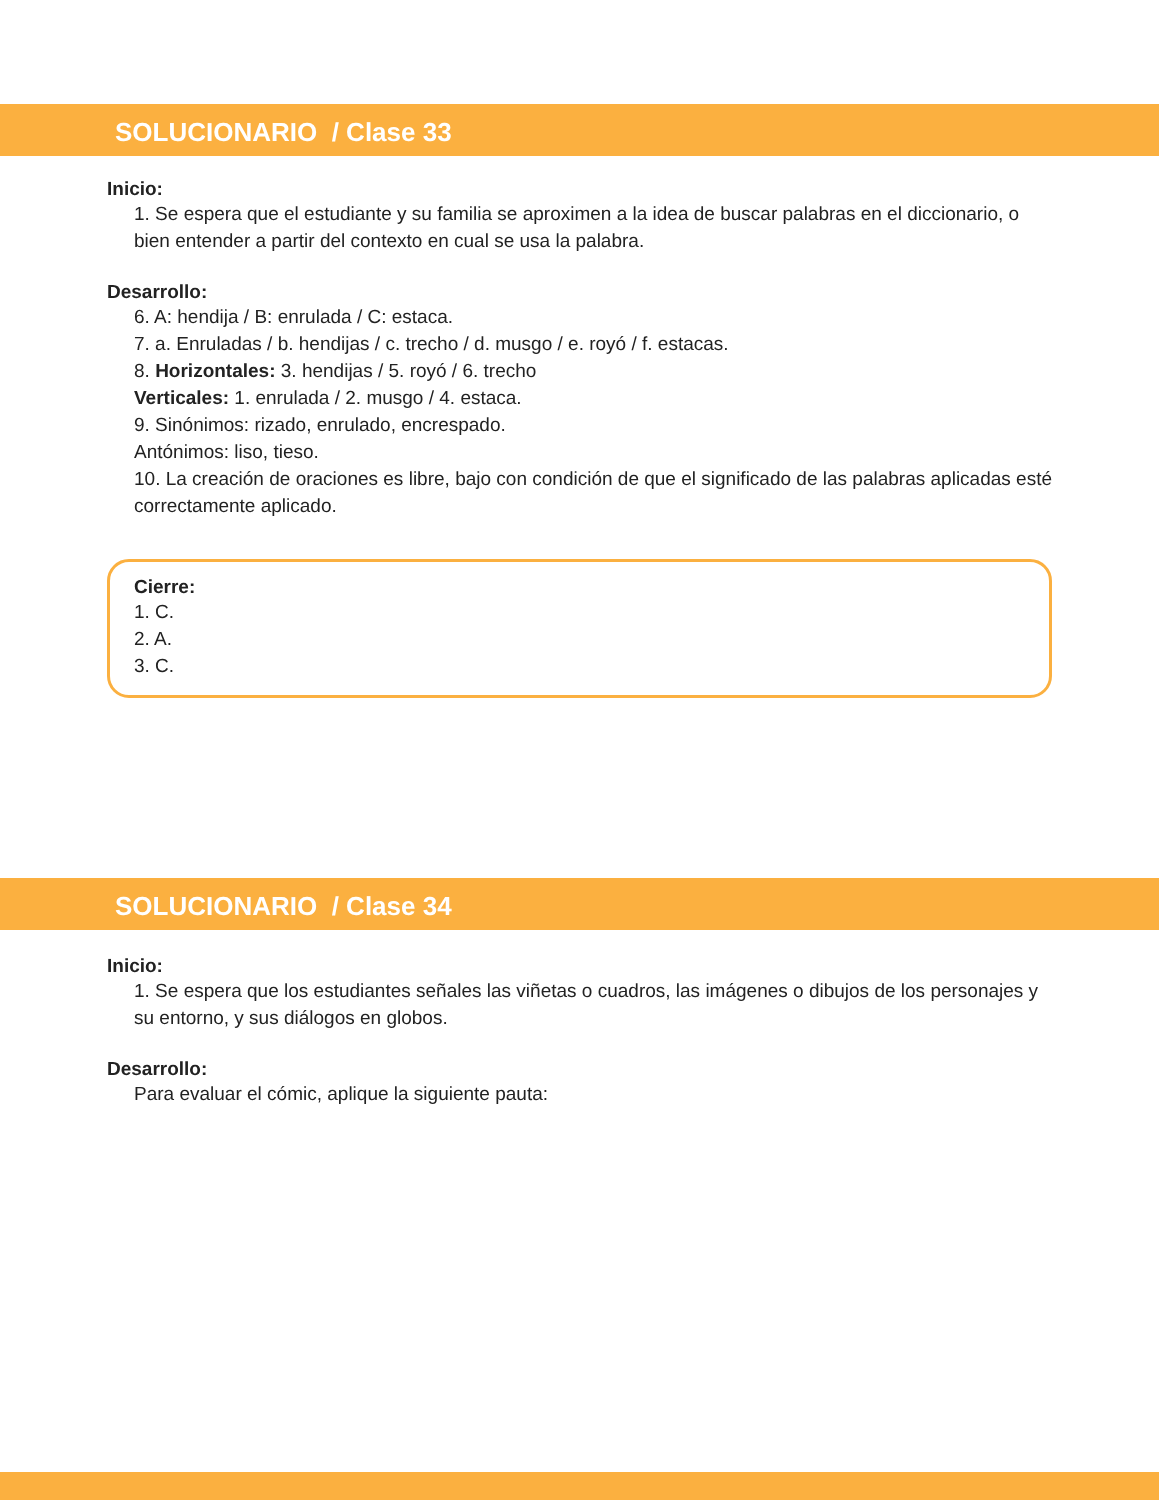SOLUCIONARIO / Clase 33
Inicio:
1. Se espera que el estudiante y su familia se aproximen a la idea de buscar palabras en el diccionario, o bien entender a partir del contexto en cual se usa la palabra.
Desarrollo:
6. A: hendija / B: enrulada / C: estaca.
7. a. Enruladas / b. hendijas / c. trecho / d. musgo / e. royó / f. estacas.
8. Horizontales: 3. hendijas / 5. royó / 6. trecho
Verticales: 1. enrulada / 2. musgo / 4. estaca.
9. Sinónimos: rizado, enrulado, encrespado.
Antónimos: liso, tieso.
10. La creación de oraciones es libre, bajo con condición de que el significado de las palabras aplicadas esté correctamente aplicado.
Cierre:
1. C.
2. A.
3. C.
SOLUCIONARIO / Clase 34
Inicio:
1. Se espera que los estudiantes señales las viñetas o cuadros, las imágenes o dibujos de los personajes y su entorno, y sus diálogos en globos.
Desarrollo:
Para evaluar el cómic, aplique la siguiente pauta: